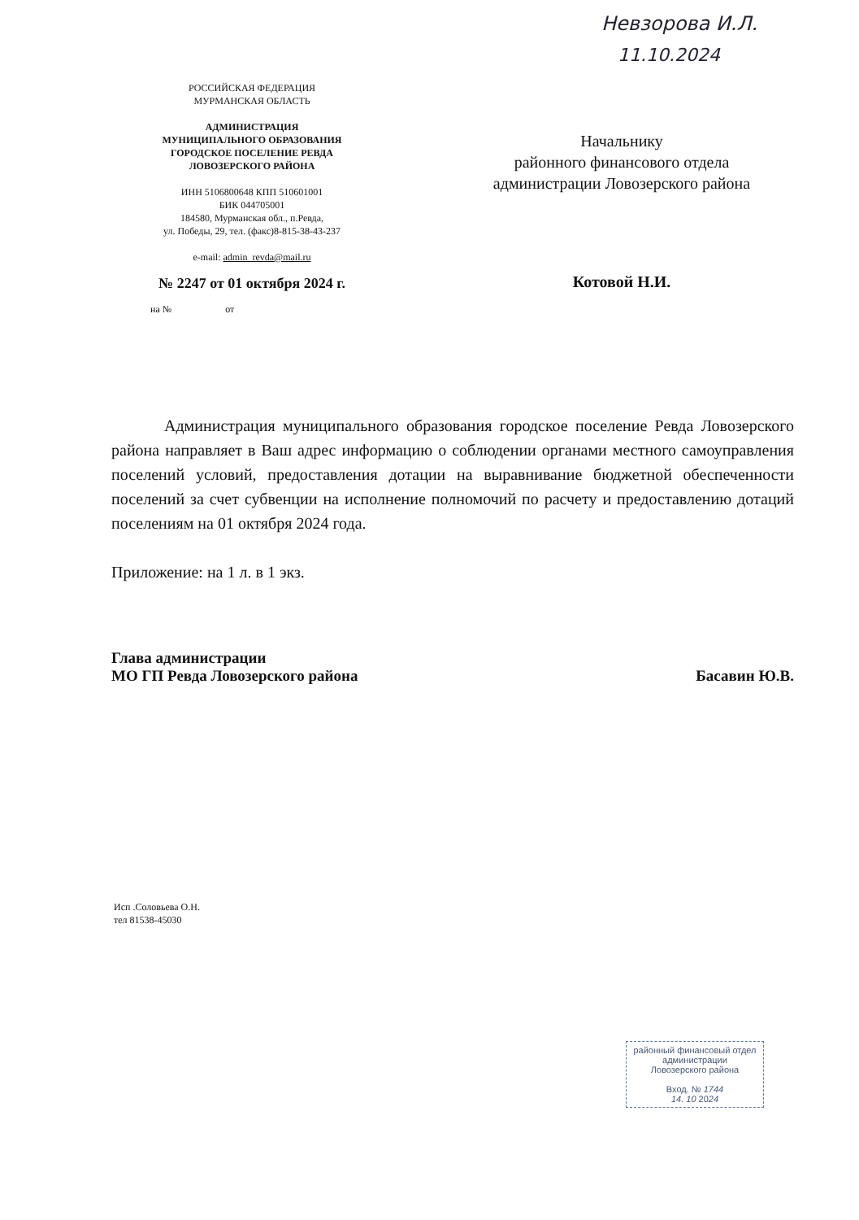Невзорова И.Л.
11.10.2024
РОССИЙСКАЯ ФЕДЕРАЦИЯ
МУРМАНСКАЯ ОБЛАСТЬ
АДМИНИСТРАЦИЯ
МУНИЦИПАЛЬНОГО ОБРАЗОВАНИЯ
ГОРОДСКОЕ ПОСЕЛЕНИЕ РЕВДА
ЛОВОЗЕРСКОГО РАЙОНА
ИНН 5106800648 КПП 510601001
БИК 044705001
184580, Мурманская обл., п.Ревда,
ул. Победы, 29, тел. (факс)8-815-38-43-237
e-mail: admin_revda@mail.ru
№ 2247 от 01 октября 2024 г.
на № от
Начальнику
районного финансового отдела
администрации Ловозерского района
Котовой Н.И.
Администрация муниципального образования городское поселение Ревда Ловозерского района направляет в Ваш адрес информацию о соблюдении органами местного самоуправления поселений условий, предоставления дотации на выравнивание бюджетной обеспеченности поселений за счет субвенции на исполнение полномочий по расчету и предоставлению дотаций поселениям на 01 октября 2024 года.
Приложение: на 1 л. в 1 экз.
Глава администрации
МО ГП Ревда Ловозерского района
Басавин Ю.В.
Исп .Соловьева О.Н.
тел 81538-45030
районный финансовый отдел
администрации
Ловозерского района
Вход. № 1744
14. 10 2024